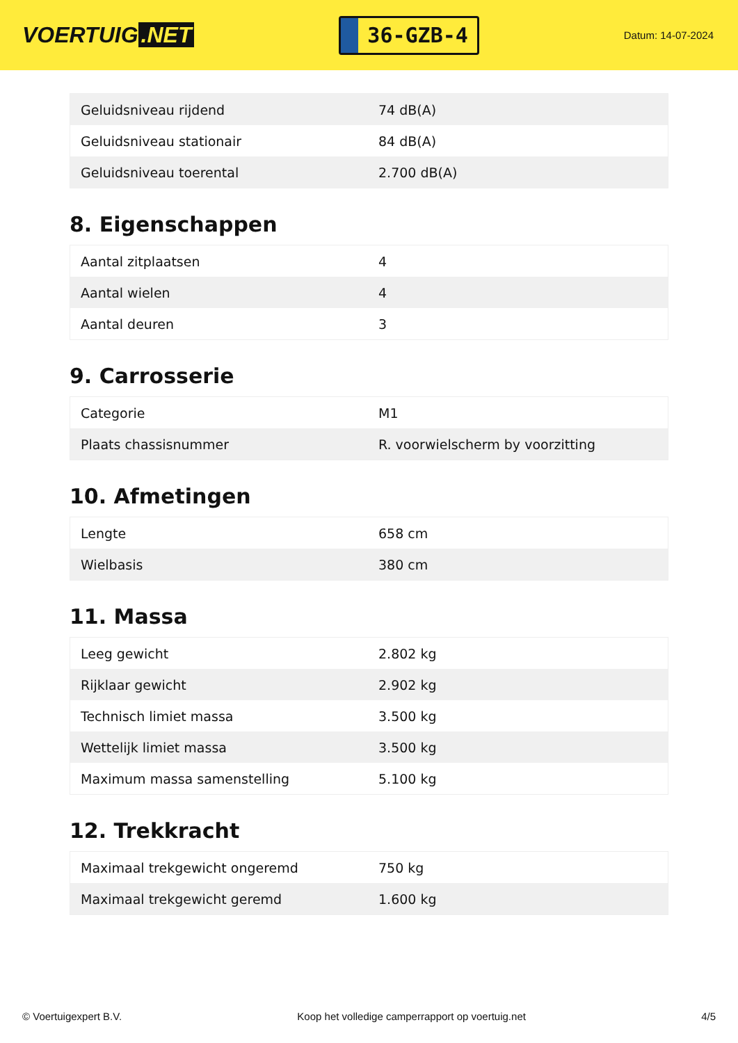VOERTUIG.NET
36-GZB-4
Datum: 14-07-2024
| Geluidsniveau rijdend | 74 dB(A) |
| Geluidsniveau stationair | 84 dB(A) |
| Geluidsniveau toerental | 2.700 dB(A) |
8. Eigenschappen
| Aantal zitplaatsen | 4 |
| Aantal wielen | 4 |
| Aantal deuren | 3 |
9. Carrosserie
| Categorie | M1 |
| Plaats chassisnummer | R. voorwielscherm by voorzitting |
10. Afmetingen
| Lengte | 658 cm |
| Wielbasis | 380 cm |
11. Massa
| Leeg gewicht | 2.802 kg |
| Rijklaar gewicht | 2.902 kg |
| Technisch limiet massa | 3.500 kg |
| Wettelijk limiet massa | 3.500 kg |
| Maximum massa samenstelling | 5.100 kg |
12. Trekkracht
| Maximaal trekgewicht ongeremd | 750 kg |
| Maximaal trekgewicht geremd | 1.600 kg |
© Voertuigexpert B.V. Koop het volledige camperrapport op voertuig.net 4/5